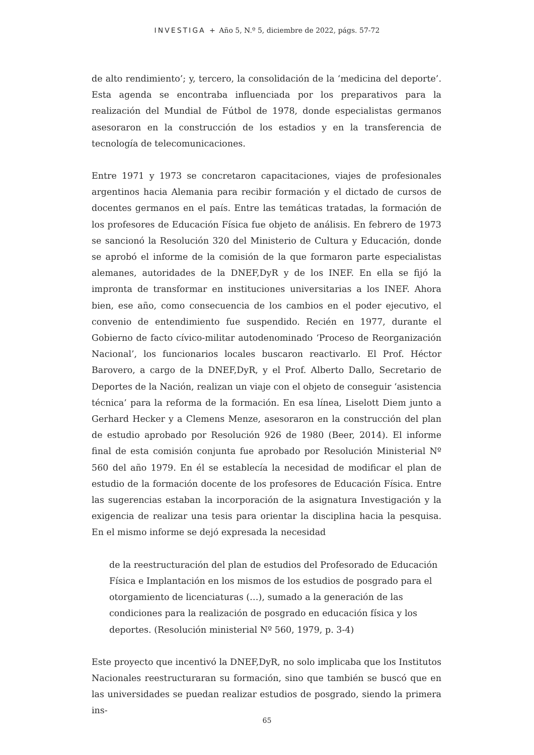INVESTIGA + Año 5, N.º 5, diciembre de 2022, págs. 57-72
de alto rendimiento’; y, tercero, la consolidación de la ‘medicina del deporte’. Esta agenda se encontraba influenciada por los preparativos para la realización del Mundial de Fútbol de 1978, donde especialistas germanos asesoraron en la construcción de los estadios y en la transferencia de tecnología de telecomunicaciones.
Entre 1971 y 1973 se concretaron capacitaciones, viajes de profesionales argentinos hacia Alemania para recibir formación y el dictado de cursos de docentes germanos en el país. Entre las temáticas tratadas, la formación de los profesores de Educación Física fue objeto de análisis. En febrero de 1973 se sancionó la Resolución 320 del Ministerio de Cultura y Educación, donde se aprobó el informe de la comisión de la que formaron parte especialistas alemanes, autoridades de la DNEF,DyR y de los INEF. En ella se fijó la impronta de transformar en instituciones universitarias a los INEF. Ahora bien, ese año, como consecuencia de los cambios en el poder ejecutivo, el convenio de entendimiento fue suspendido. Recién en 1977, durante el Gobierno de facto cívico-militar autodenominado ‘Proceso de Reorganización Nacional’, los funcionarios locales buscaron reactivarlo. El Prof. Héctor Barovero, a cargo de la DNEF,DyR, y el Prof. Alberto Dallo, Secretario de Deportes de la Nación, realizan un viaje con el objeto de conseguir ‘asistencia técnica’ para la reforma de la formación. En esa línea, Liselott Diem junto a Gerhard Hecker y a Clemens Menze, asesoraron en la construcción del plan de estudio aprobado por Resolución 926 de 1980 (Beer, 2014). El informe final de esta comisión conjunta fue aprobado por Resolución Ministerial Nº 560 del año 1979. En él se establecía la necesidad de modificar el plan de estudio de la formación docente de los profesores de Educación Física. Entre las sugerencias estaban la incorporación de la asignatura Investigación y la exigencia de realizar una tesis para orientar la disciplina hacia la pesquisa. En el mismo informe se dejó expresada la necesidad
de la reestructuración del plan de estudios del Profesorado de Educación Física e Implantación en los mismos de los estudios de posgrado para el otorgamiento de licenciaturas (…), sumado a la generación de las condiciones para la realización de posgrado en educación física y los deportes. (Resolución ministerial Nº 560, 1979, p. 3-4)
Este proyecto que incentivó la DNEF,DyR, no solo implicaba que los Institutos Nacionales reestructuraran su formación, sino que también se buscó que en las universidades se puedan realizar estudios de posgrado, siendo la primera ins-
65